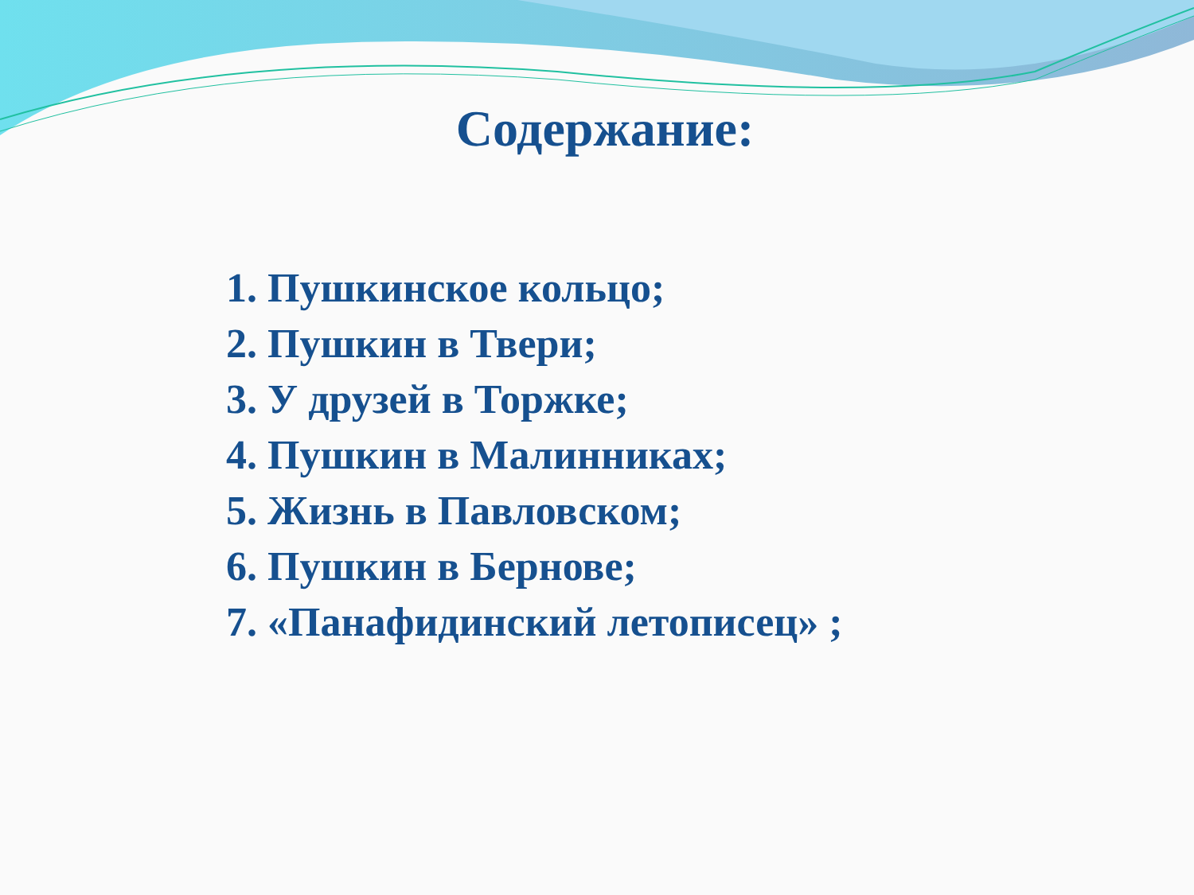Содержание:
1. Пушкинское кольцо;
2. Пушкин в Твери;
3. У друзей в Торжке;
4. Пушкин в Малинниках;
5. Жизнь в Павловском;
6. Пушкин в Бернове;
7. «Панафидинский летописец» ;